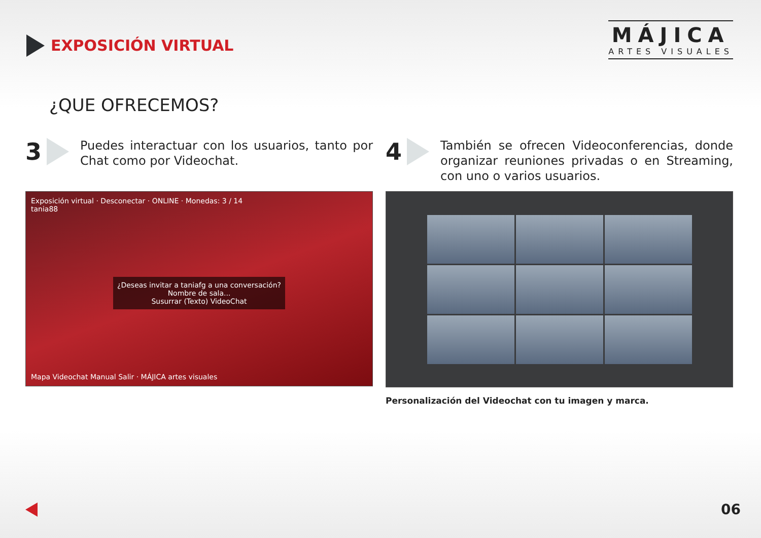EXPOSICIÓN VIRTUAL
MÁJICA
ARTES VISUALES
¿QUE OFRECEMOS?
3
Puedes interactuar con los usuarios, tanto por Chat como por Videochat.
Exposición virtual · Desconectar · ONLINE · Monedas: 3 / 14
tania88
¿Deseas invitar a taniafg a una conversación?
Nombre de sala...
Susurrar (Texto) VideoChat
Mapa Videochat Manual Salir · MÁJICA artes visuales
4
También se ofrecen Videoconferencias, donde organizar reuniones privadas o en Streaming, con uno o varios usuarios.
Personalización del Videochat con tu imagen y marca.
06